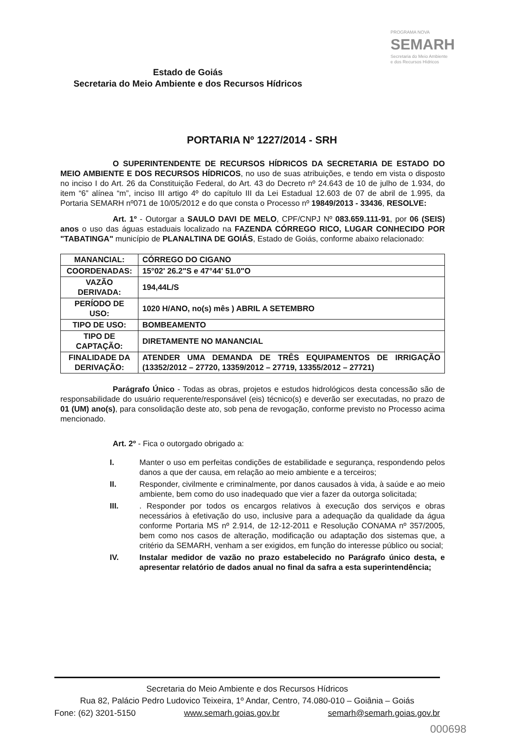Estado de Goiás
Secretaria do Meio Ambiente e dos Recursos Hídricos
PROGRAMA NOVA
SEMARH
Secretaria do Meio Ambiente
e dos Recursos Hídricos
PORTARIA Nº 1227/2014 - SRH
O SUPERINTENDENTE DE RECURSOS HÍDRICOS DA SECRETARIA DE ESTADO DO MEIO AMBIENTE E DOS RECURSOS HÍDRICOS, no uso de suas atribuições, e tendo em vista o disposto no inciso I do Art. 26 da Constituição Federal, do Art. 43 do Decreto nº 24.643 de 10 de julho de 1.934, do item “6” alínea “m”, inciso III artigo 4º do capítulo III da Lei Estadual 12.603 de 07 de abril de 1.995, da Portaria SEMARH nº071 de 10/05/2012 e do que consta o Processo nº 19849/2013 - 33436, RESOLVE:
Art. 1º - Outorgar a SAULO DAVI DE MELO, CPF/CNPJ Nº 083.659.111-91, por 06 (SEIS) anos o uso das águas estaduais localizado na FAZENDA CÓRREGO RICO, LUGAR CONHECIDO POR "TABATINGA" município de PLANALTINA DE GOIÁS, Estado de Goiás, conforme abaixo relacionado:
| MANANCIAL: | CÓRREGO DO CIGANO |
| COORDENADAS: | 15°02' 26.2"S e 47°44' 51.0"O |
| VAZÃO DERIVADA: | 194,44L/S |
| PERÍODO DE USO: | 1020 H/ANO, no(s) mês ) ABRIL A SETEMBRO |
| TIPO DE USO: | BOMBEAMENTO |
| TIPO DE CAPTAÇÃO: | DIRETAMENTE NO MANANCIAL |
| FINALIDADE DA DERIVAÇÃO: | ATENDER UMA DEMANDA DE TRÊS EQUIPAMENTOS DE IRRIGAÇÃO (13352/2012 – 27720, 13359/2012 – 27719, 13355/2012 – 27721) |
Parágrafo Único - Todas as obras, projetos e estudos hidrológicos desta concessão são de responsabilidade do usuário requerente/responsável (eis) técnico(s) e deverão ser executadas, no prazo de 01 (UM) ano(s), para consolidação deste ato, sob pena de revogação, conforme previsto no Processo acima mencionado.
Art. 2º - Fica o outorgado obrigado a:
I. Manter o uso em perfeitas condições de estabilidade e segurança, respondendo pelos danos a que der causa, em relação ao meio ambiente e a terceiros;
II. Responder, civilmente e criminalmente, por danos causados à vida, à saúde e ao meio ambiente, bem como do uso inadequado que vier a fazer da outorga solicitada;
III.. Responder por todos os encargos relativos à execução dos serviços e obras necessários à efetivação do uso, inclusive para a adequação da qualidade da água conforme Portaria MS nº 2.914, de 12-12-2011 e Resolução CONAMA nº 357/2005, bem como nos casos de alteração, modificação ou adaptação dos sistemas que, a critério da SEMARH, venham a ser exigidos, em função do interesse público ou social;
IV. Instalar medidor de vazão no prazo estabelecido no Parágrafo único desta, e apresentar relatório de dados anual no final da safra a esta superintendência;
Secretaria do Meio Ambiente e dos Recursos Hídricos
Rua 82, Palácio Pedro Ludovico Teixeira, 1º Andar, Centro, 74.080-010 – Goiânia – Goiás
Fone: (62) 3201-5150 www.semarh.goias.gov.br semarh@semarh.goias.gov.br
000698